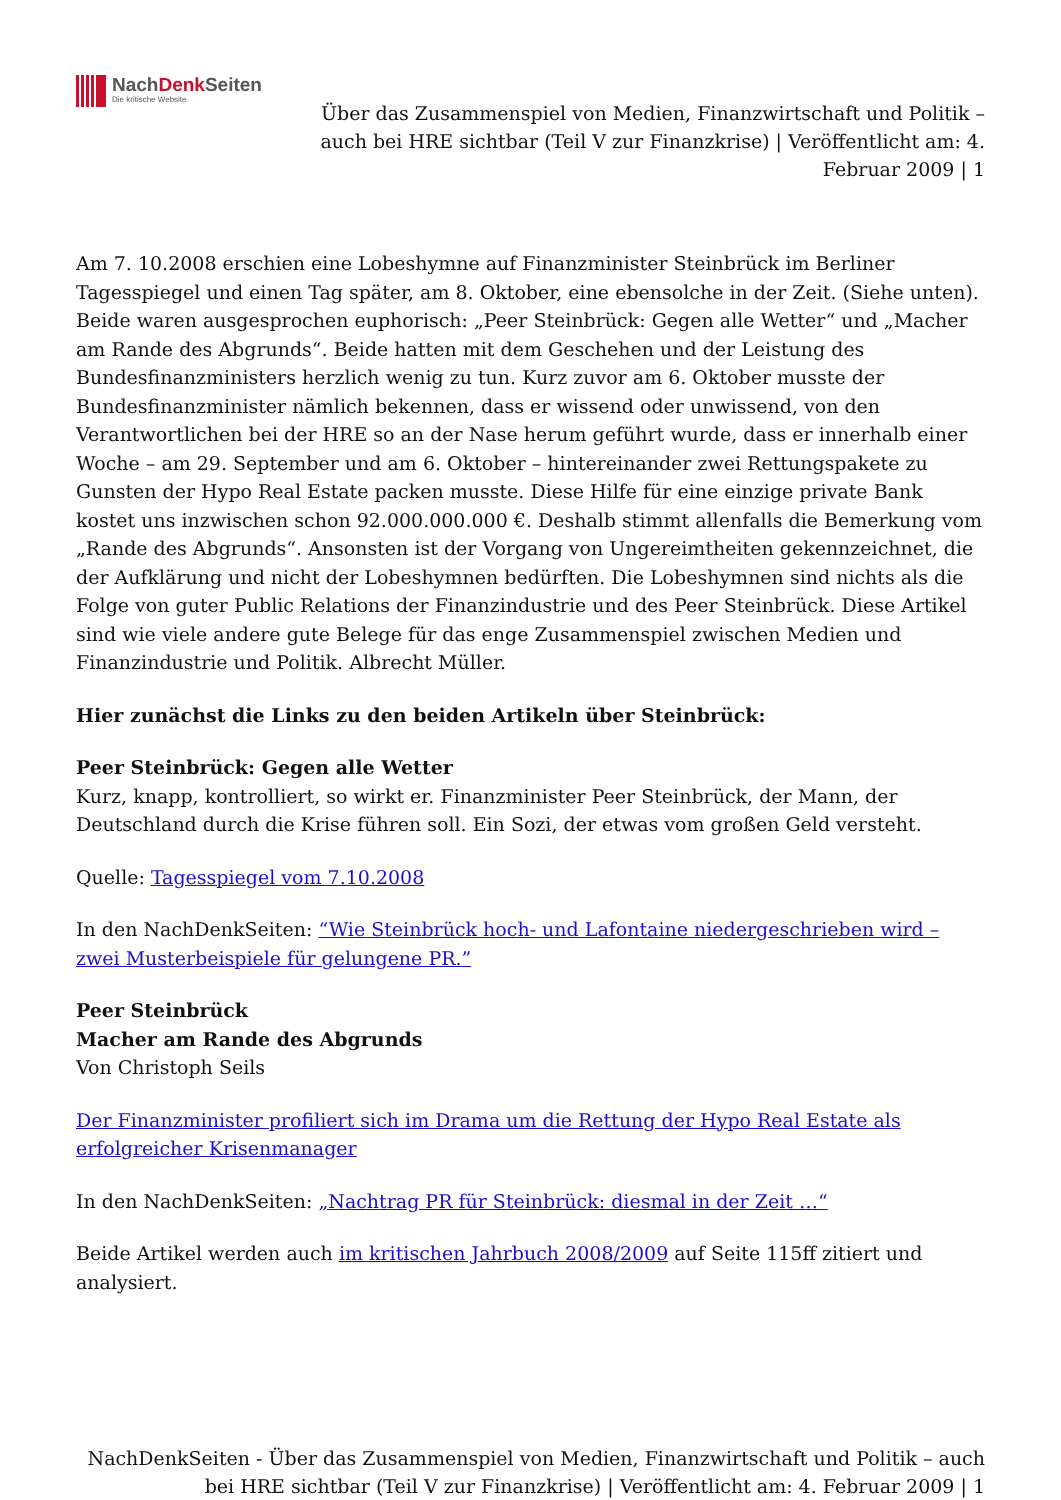NachDenk Seiten
Die kritische Website
Über das Zusammenspiel von Medien, Finanzwirtschaft und Politik – auch bei HRE sichtbar (Teil V zur Finanzkrise) | Veröffentlicht am: 4. Februar 2009 | 1
Am 7. 10.2008 erschien eine Lobeshymne auf Finanzminister Steinbrück im Berliner Tagesspiegel und einen Tag später, am 8. Oktober, eine ebensolche in der Zeit. (Siehe unten). Beide waren ausgesprochen euphorisch: „Peer Steinbrück: Gegen alle Wetter“ und „Macher am Rande des Abgrunds“. Beide hatten mit dem Geschehen und der Leistung des Bundesfinanzministers herzlich wenig zu tun. Kurz zuvor am 6. Oktober musste der Bundesfinanzminister nämlich bekennen, dass er wissend oder unwissend, von den Verantwortlichen bei der HRE so an der Nase herum geführt wurde, dass er innerhalb einer Woche – am 29. September und am 6. Oktober – hintereinander zwei Rettungspakete zu Gunsten der Hypo Real Estate packen musste. Diese Hilfe für eine einzige private Bank kostet uns inzwischen schon 92.000.000.000 €. Deshalb stimmt allenfalls die Bemerkung vom „Rande des Abgrunds“. Ansonsten ist der Vorgang von Ungereimtheiten gekennzeichnet, die der Aufklärung und nicht der Lobeshymnen bedürften. Die Lobeshymnen sind nichts als die Folge von guter Public Relations der Finanzindustrie und des Peer Steinbrück. Diese Artikel sind wie viele andere gute Belege für das enge Zusammenspiel zwischen Medien und Finanzindustrie und Politik. Albrecht Müller.
Hier zunächst die Links zu den beiden Artikeln über Steinbrück:
Peer Steinbrück: Gegen alle Wetter
Kurz, knapp, kontrolliert, so wirkt er. Finanzminister Peer Steinbrück, der Mann, der Deutschland durch die Krise führen soll. Ein Sozi, der etwas vom großen Geld versteht.
Quelle: Tagesspiegel vom 7.10.2008
In den NachDenkSeiten: “Wie Steinbrück hoch- und Lafontaine niedergeschrieben wird – zwei Musterbeispiele für gelungene PR.”
Peer Steinbrück
Macher am Rande des Abgrunds
Von Christoph Seils
Der Finanzminister profiliert sich im Drama um die Rettung der Hypo Real Estate als erfolgreicher Krisenmanager
In den NachDenkSeiten: „Nachtrag PR für Steinbrück: diesmal in der Zeit …“
Beide Artikel werden auch im kritischen Jahrbuch 2008/2009 auf Seite 115ff zitiert und analysiert.
NachDenkSeiten - Über das Zusammenspiel von Medien, Finanzwirtschaft und Politik – auch bei HRE sichtbar (Teil V zur Finanzkrise) | Veröffentlicht am: 4. Februar 2009 | 1